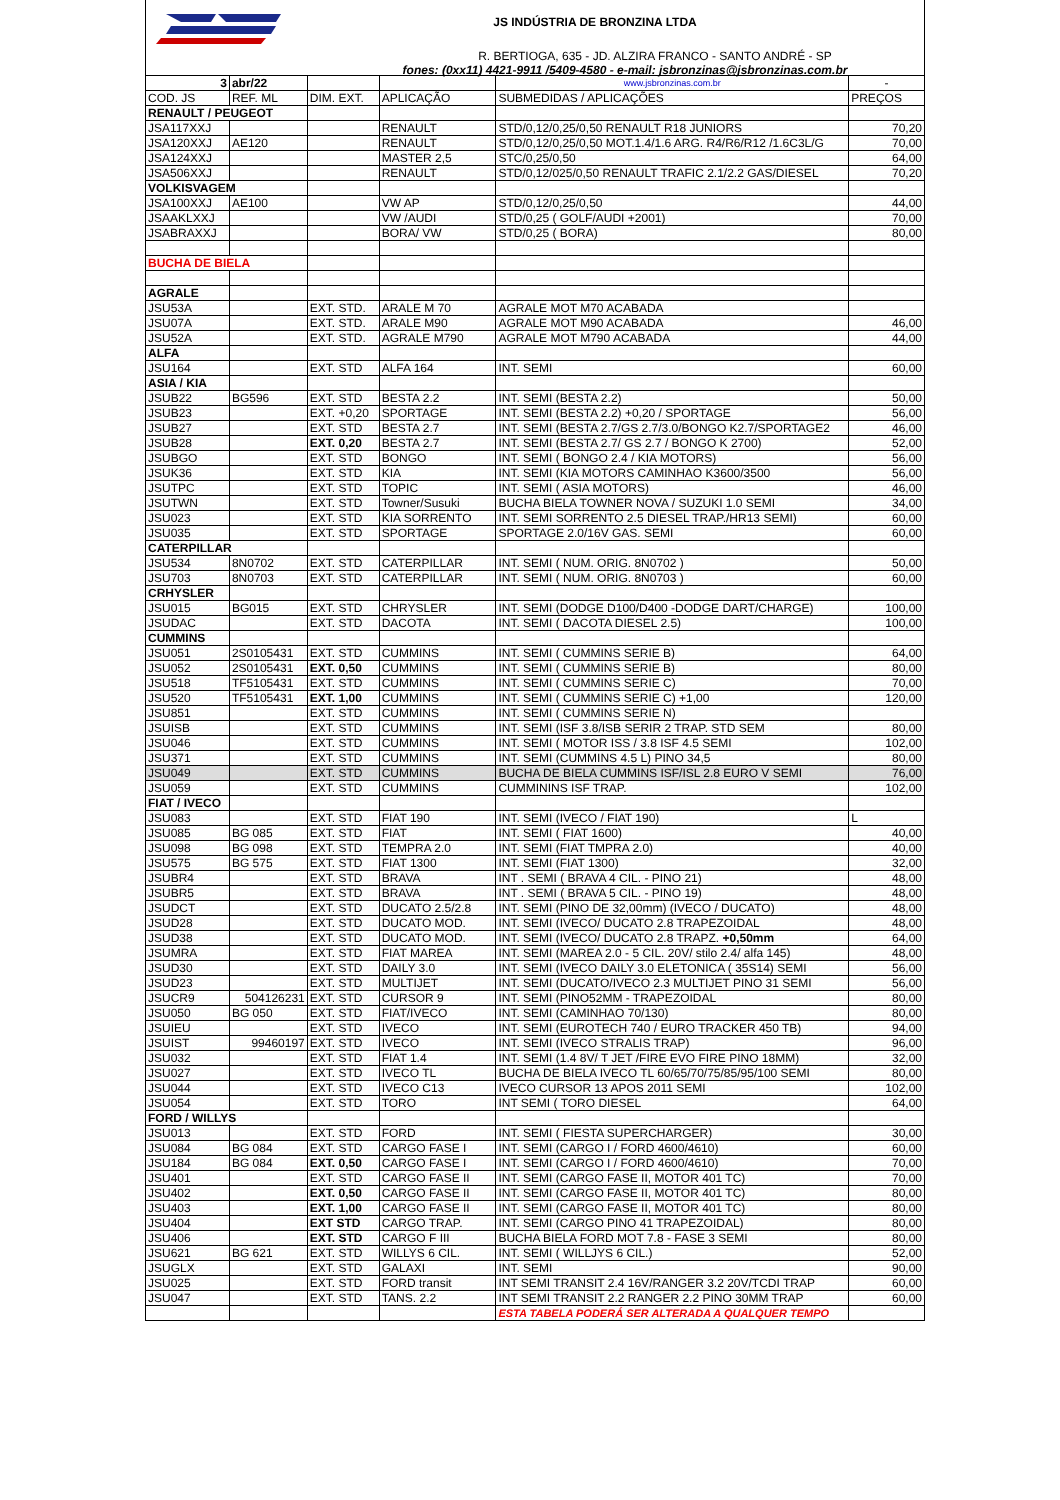JS INDÚSTRIA DE BRONZINA LTDA
R. BERTIOGA, 635 - JD. ALZIRA FRANCO - SANTO ANDRÉ - SP
fones: (0xx11) 4421-9911 /5409-4580 - e-mail: jsbronzinas@jsbronzinas.com.br
| 3 | abr/22 | | | www.jsbronzinas.com.br | - |
| COD. JS | REF. ML | DIM. EXT. | APLICAÇÃO | SUBMEDIDAS / APLICAÇÕES | PREÇOS |
| RENAULT / PEUGEOT | | | | | |
| JSA117XXJ | | | RENAULT | STD/0,12/0,25/0,50 RENAULT R18 JUNIORS | 70,20 |
| JSA120XXJ | AE120 | | RENAULT | STD/0,12/0,25/0,50 MOT.1.4/1.6 ARG. R4/R6/R12 /1.6C3L/G | 70,00 |
| JSA124XXJ | | | MASTER 2,5 | STC/0,25/0,50 | 64,00 |
| JSA506XXJ | | | RENAULT | STD/0,12/025/0,50 RENAULT TRAFIC 2.1/2.2 GAS/DIESEL | 70,20 |
| VOLKISVAGEM | | | | | |
| JSA100XXJ | AE100 | | VW AP | STD/0,12/0,25/0,50 | 44,00 |
| JSAAKLXXJ | | | VW /AUDI | STD/0,25 ( GOLF/AUDI +2001) | 70,00 |
| JSABRAXXJ | | | BORA/ VW | STD/0,25 ( BORA) | 80,00 |
| BUCHA DE BIELA | | | | | |
| AGRALE | | | | | |
| JSU53A | | EXT. STD. | ARALE M 70 | AGRALE MOT M70 ACABADA | |
| JSU07A | | EXT. STD. | ARALE M90 | AGRALE MOT M90 ACABADA | 46,00 |
| JSU52A | | EXT. STD. | AGRALE M790 | AGRALE MOT M790 ACABADA | 44,00 |
| ALFA | | | | | |
| JSU164 | | EXT. STD | ALFA 164 | INT. SEMI | 60,00 |
| ASIA / KIA | | | | | |
| JSUB22 | BG596 | EXT. STD | BESTA 2.2 | INT. SEMI (BESTA 2.2) | 50,00 |
| JSUB23 | | EXT. +0,20 | SPORTAGE | INT. SEMI (BESTA 2.2) +0,20 / SPORTAGE | 56,00 |
| JSUB27 | | EXT. STD | BESTA 2.7 | INT. SEMI (BESTA 2.7/GS 2.7/3.0/BONGO K2.7/SPORTAGE2 | 46,00 |
| JSUB28 | | EXT. 0,20 | BESTA 2.7 | INT. SEMI (BESTA 2.7/ GS 2.7 / BONGO K 2700) | 52,00 |
| JSUBGO | | EXT. STD | BONGO | INT. SEMI ( BONGO 2.4 / KIA MOTORS) | 56,00 |
| JSUK36 | | EXT. STD | KIA | INT. SEMI (KIA MOTORS CAMINHAO K3600/3500 | 56,00 |
| JSUTPC | | EXT. STD | TOPIC | INT. SEMI ( ASIA MOTORS) | 46,00 |
| JSUTWN | | EXT. STD | Towner/Susuki | BUCHA BIELA TOWNER NOVA / SUZUKI 1.0 SEMI | 34,00 |
| JSU023 | | EXT. STD | KIA SORRENTO | INT. SEMI SORRENTO 2.5 DIESEL TRAP./HR13 SEMI) | 60,00 |
| JSU035 | | EXT. STD | SPORTAGE | SPORTAGE 2.0/16V GAS. SEMI | 60,00 |
| CATERPILLAR | | | | | |
| JSU534 | 8N0702 | EXT. STD | CATERPILLAR | INT. SEMI ( NUM. ORIG. 8N0702 ) | 50,00 |
| JSU703 | 8N0703 | EXT. STD | CATERPILLAR | INT. SEMI ( NUM. ORIG. 8N0703 ) | 60,00 |
| CRHYSLER | | | | | |
| JSU015 | BG015 | EXT. STD | CHRYSLER | INT. SEMI (DODGE D100/D400 -DODGE DART/CHARGE) | 100,00 |
| JSUDAC | | EXT. STD | DACOTA | INT. SEMI ( DACOTA DIESEL 2.5) | 100,00 |
| CUMMINS | | | | | |
| JSU051 | 2S0105431 | EXT. STD | CUMMINS | INT. SEMI ( CUMMINS SERIE B) | 64,00 |
| JSU052 | 2S0105431 | EXT. 0,50 | CUMMINS | INT. SEMI ( CUMMINS SERIE B) | 80,00 |
| JSU518 | TF5105431 | EXT. STD | CUMMINS | INT. SEMI ( CUMMINS SERIE C) | 70,00 |
| JSU520 | TF5105431 | EXT. 1,00 | CUMMINS | INT. SEMI ( CUMMINS SERIE C) +1,00 | 120,00 |
| JSU851 | | EXT. STD | CUMMINS | INT. SEMI ( CUMMINS SERIE N) | |
| JSUISB | | EXT. STD | CUMMINS | INT. SEMI (ISF 3.8/ISB SERIR 2 TRAP. STD SEM | 80,00 |
| JSU046 | | EXT. STD | CUMMINS | INT. SEMI ( MOTOR ISS / 3.8 ISF 4.5 SEMI | 102,00 |
| JSU371 | | EXT. STD | CUMMINS | INT. SEMI (CUMMINS 4.5 L) PINO 34,5 | 80,00 |
| JSU049 | | EXT. STD | CUMMINS | BUCHA DE BIELA CUMMINS ISF/ISL 2.8 EURO V SEMI | 76,00 |
| JSU059 | | EXT. STD | CUMMINS | CUMMININS ISF TRAP. | 102,00 |
| FIAT / IVECO | | | | | |
| JSU083 | | EXT. STD | FIAT 190 | INT. SEMI (IVECO / FIAT 190) | L |
| JSU085 | BG 085 | EXT. STD | FIAT | INT. SEMI ( FIAT 1600) | 40,00 |
| JSU098 | BG 098 | EXT. STD | TEMPRA 2.0 | INT. SEMI (FIAT TMPRA 2.0) | 40,00 |
| JSU575 | BG 575 | EXT. STD | FIAT 1300 | INT. SEMI (FIAT 1300) | 32,00 |
| JSUBR4 | | EXT. STD | BRAVA | INT . SEMI ( BRAVA 4 CIL. - PINO 21) | 48,00 |
| JSUBR5 | | EXT. STD | BRAVA | INT . SEMI ( BRAVA 5 CIL. - PINO 19) | 48,00 |
| JSUDCT | | EXT. STD | DUCATO 2.5/2.8 | INT. SEMI (PINO DE 32,00mm) (IVECO / DUCATO) | 48,00 |
| JSUD28 | | EXT. STD | DUCATO MOD. | INT. SEMI (IVECO/ DUCATO 2.8 TRAPEZOIDAL | 48,00 |
| JSUD38 | | EXT. STD | DUCATO MOD. | INT. SEMI (IVECO/ DUCATO 2.8 TRAPZ. +0,50mm | 64,00 |
| JSUMRA | | EXT. STD | FIAT MAREA | INT. SEMI (MAREA 2.0 - 5 CIL. 20V/ stilo 2.4/ alfa 145) | 48,00 |
| JSUD30 | | EXT. STD | DAILY 3.0 | INT. SEMI (IVECO DAILY 3.0 ELETONICA ( 35S14) SEMI | 56,00 |
| JSUD23 | | EXT. STD | MULTIJET | INT. SEMI (DUCATO/IVECO 2.3 MULTIJET PINO 31 SEMI | 56,00 |
| JSUCR9 | 504126231 | EXT. STD | CURSOR 9 | INT. SEMI (PINO52MM - TRAPEZOIDAL | 80,00 |
| JSU050 | BG 050 | EXT. STD | FIAT/IVECO | INT. SEMI (CAMINHAO 70/130) | 80,00 |
| JSUIEU | | EXT. STD | IVECO | INT. SEMI (EUROTECH 740 / EURO TRACKER 450 TB) | 94,00 |
| JSUIST | 99460197 | EXT. STD | IVECO | INT. SEMI (IVECO STRALIS TRAP) | 96,00 |
| JSU032 | | EXT. STD | FIAT 1.4 | INT. SEMI (1.4 8V/ T JET /FIRE EVO FIRE PINO 18MM) | 32,00 |
| JSU027 | | EXT. STD | IVECO TL | BUCHA DE BIELA IVECO TL 60/65/70/75/85/95/100 SEMI | 80,00 |
| JSU044 | | EXT. STD | IVECO C13 | IVECO CURSOR 13 APOS 2011 SEMI | 102,00 |
| JSU054 | | EXT. STD | TORO | INT SEMI ( TORO DIESEL | 64,00 |
| FORD / WILLYS | | | | | |
| JSU013 | | EXT. STD | FORD | INT. SEMI ( FIESTA SUPERCHARGER) | 30,00 |
| JSU084 | BG 084 | EXT. STD | CARGO FASE I | INT. SEMI (CARGO I / FORD 4600/4610) | 60,00 |
| JSU184 | BG 084 | EXT. 0,50 | CARGO FASE I | INT. SEMI (CARGO I / FORD 4600/4610) | 70,00 |
| JSU401 | | EXT. STD | CARGO FASE II | INT. SEMI (CARGO FASE II, MOTOR 401 TC) | 70,00 |
| JSU402 | | EXT. 0,50 | CARGO FASE II | INT. SEMI (CARGO FASE II, MOTOR 401 TC) | 80,00 |
| JSU403 | | EXT. 1,00 | CARGO FASE II | INT. SEMI (CARGO FASE II, MOTOR 401 TC) | 80,00 |
| JSU404 | | EXT STD | CARGO TRAP. | INT. SEMI (CARGO PINO 41 TRAPEZOIDAL) | 80,00 |
| JSU406 | | EXT. STD | CARGO F III | BUCHA BIELA FORD MOT 7.8 - FASE 3 SEMI | 80,00 |
| JSU621 | BG 621 | EXT. STD | WILLYS 6 CIL. | INT. SEMI ( WILLJYS 6 CIL.) | 52,00 |
| JSUGLX | | EXT. STD | GALAXI | INT. SEMI | 90,00 |
| JSU025 | | EXT. STD | FORD transit | INT SEMI TRANSIT 2.4 16V/RANGER 3.2 20V/TCDI TRAP | 60,00 |
| JSU047 | | EXT. STD | TANS. 2.2 | INT SEMI TRANSIT 2.2 RANGER 2.2 PINO 30MM TRAP | 60,00 |
| | | | | ESTA TABELA PODERÁ SER ALTERADA A QUALQUER TEMPO | |